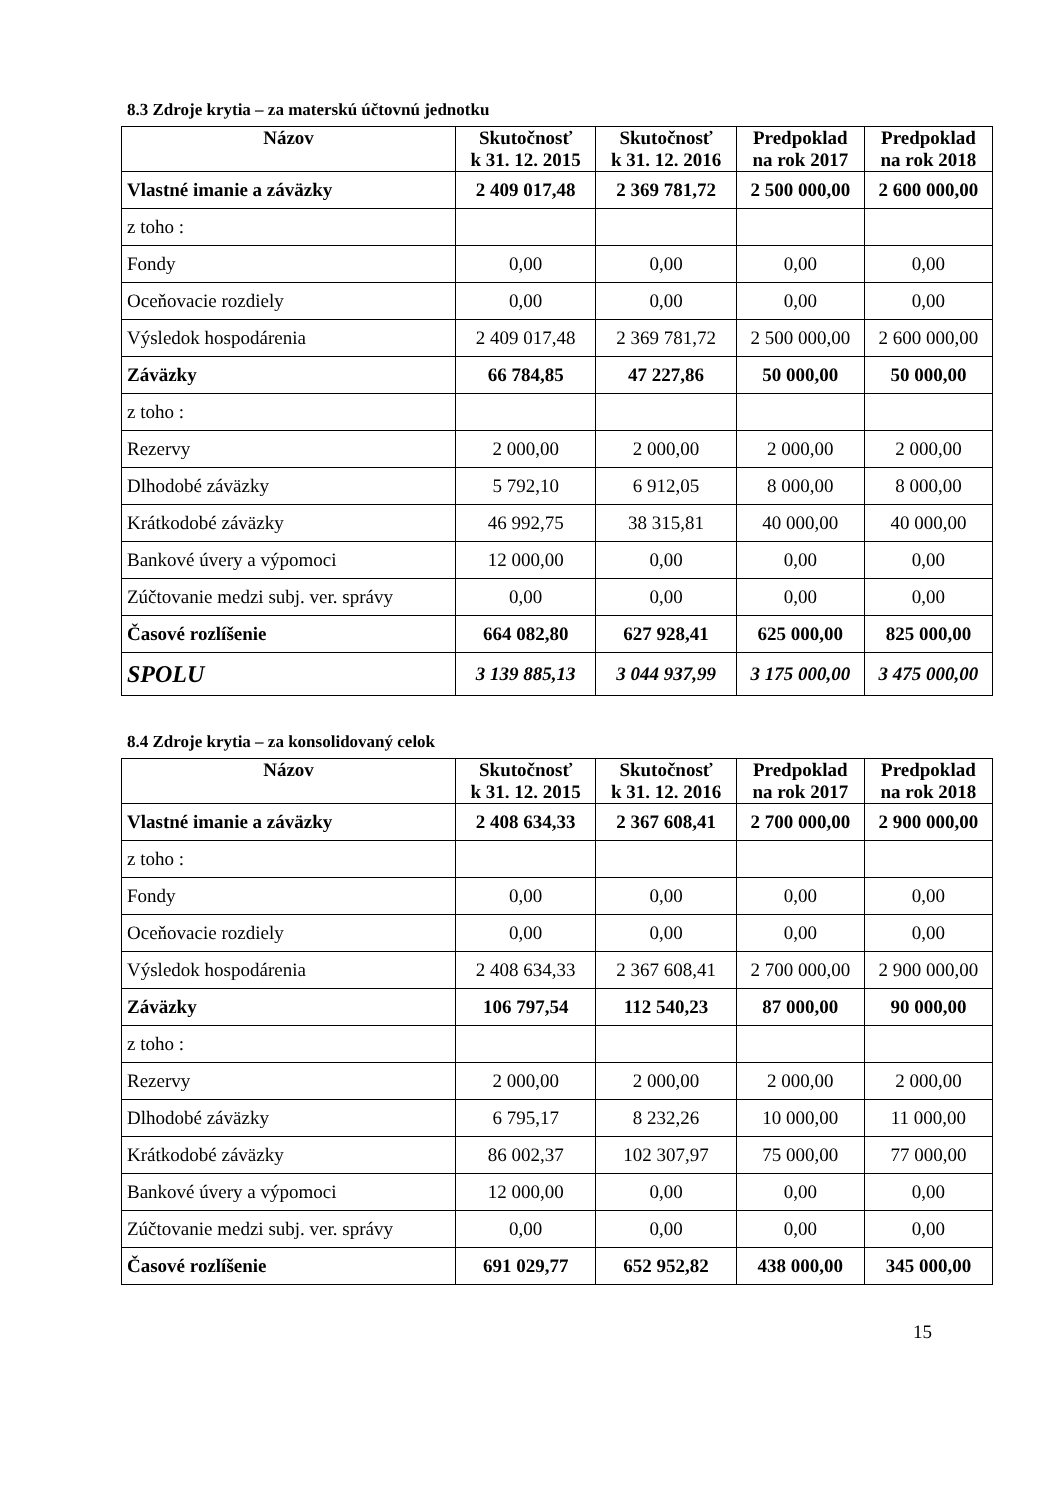8.3 Zdroje krytia – za materskú účtovnú jednotku
| Názov | Skutočnosť k 31. 12. 2015 | Skutočnosť k 31. 12. 2016 | Predpoklad na rok 2017 | Predpoklad na rok 2018 |
| --- | --- | --- | --- | --- |
| Vlastné imanie a záväzky | 2 409 017,48 | 2 369 781,72 | 2 500 000,00 | 2 600 000,00 |
| z toho : | | | | |
| Fondy | 0,00 | 0,00 | 0,00 | 0,00 |
| Oceňovacie rozdiely | 0,00 | 0,00 | 0,00 | 0,00 |
| Výsledok hospodárenia | 2 409 017,48 | 2 369 781,72 | 2 500 000,00 | 2 600 000,00 |
| Záväzky | 66 784,85 | 47 227,86 | 50 000,00 | 50 000,00 |
| z toho : | | | | |
| Rezervy | 2 000,00 | 2 000,00 | 2 000,00 | 2 000,00 |
| Dlhodobé záväzky | 5 792,10 | 6 912,05 | 8 000,00 | 8 000,00 |
| Krátkodobé záväzky | 46 992,75 | 38 315,81 | 40 000,00 | 40 000,00 |
| Bankové úvery a výpomoci | 12 000,00 | 0,00 | 0,00 | 0,00 |
| Zúčtovanie medzi subj. ver. správy | 0,00 | 0,00 | 0,00 | 0,00 |
| Časové rozlíšenie | 664 082,80 | 627 928,41 | 625 000,00 | 825 000,00 |
| SPOLU | 3 139 885,13 | 3 044 937,99 | 3 175 000,00 | 3 475 000,00 |
8.4 Zdroje krytia – za konsolidovaný celok
| Názov | Skutočnosť k 31. 12. 2015 | Skutočnosť k 31. 12. 2016 | Predpoklad na rok 2017 | Predpoklad na rok 2018 |
| --- | --- | --- | --- | --- |
| Vlastné imanie a záväzky | 2 408 634,33 | 2 367 608,41 | 2 700 000,00 | 2 900 000,00 |
| z toho : | | | | |
| Fondy | 0,00 | 0,00 | 0,00 | 0,00 |
| Oceňovacie rozdiely | 0,00 | 0,00 | 0,00 | 0,00 |
| Výsledok hospodárenia | 2 408 634,33 | 2 367 608,41 | 2 700 000,00 | 2 900 000,00 |
| Záväzky | 106 797,54 | 112 540,23 | 87 000,00 | 90 000,00 |
| z toho : | | | | |
| Rezervy | 2 000,00 | 2 000,00 | 2 000,00 | 2 000,00 |
| Dlhodobé záväzky | 6 795,17 | 8 232,26 | 10 000,00 | 11 000,00 |
| Krátkodobé záväzky | 86 002,37 | 102 307,97 | 75 000,00 | 77 000,00 |
| Bankové úvery a výpomoci | 12 000,00 | 0,00 | 0,00 | 0,00 |
| Zúčtovanie medzi subj. ver. správy | 0,00 | 0,00 | 0,00 | 0,00 |
| Časové rozlíšenie | 691 029,77 | 652 952,82 | 438 000,00 | 345 000,00 |
15